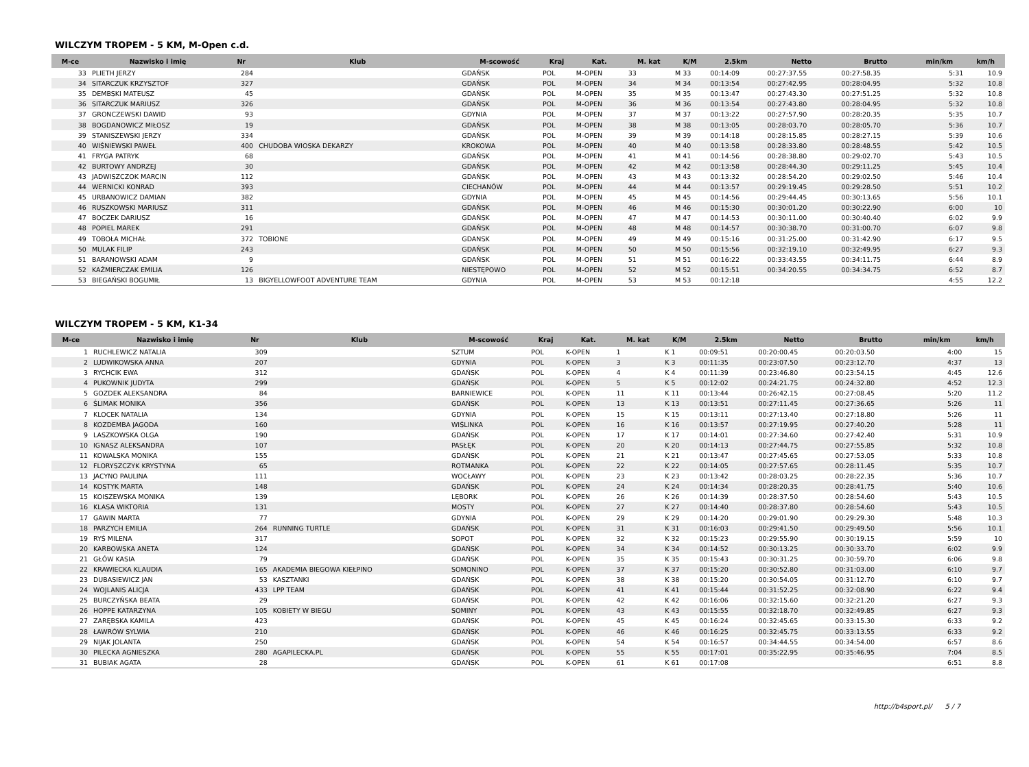WILCZYM TROPEM - 5 KM, M-Open c.d.
| M-ce | Nazwisko i imię | Nr | Klub | M-scowość | Kraj | Kat. | M. kat | K/M | 2.5km | Netto | Brutto | min/km | km/h |
| --- | --- | --- | --- | --- | --- | --- | --- | --- | --- | --- | --- | --- | --- |
| 33 | PLIETH JERZY | 284 | | GDAŃSK | POL | M-OPEN | 33 | M 33 | 00:14:09 | 00:27:37.55 | 00:27:58.35 | 5:31 | 10.9 |
| 34 | SITARCZUK KRZYSZTOF | 327 | | GDAŃSK | POL | M-OPEN | 34 | M 34 | 00:13:54 | 00:27:42.95 | 00:28:04.95 | 5:32 | 10.8 |
| 35 | DEMBSKI MATEUSZ | 45 | | GDAŃSK | POL | M-OPEN | 35 | M 35 | 00:13:47 | 00:27:43.30 | 00:27:51.25 | 5:32 | 10.8 |
| 36 | SITARCZUK MARIUSZ | 326 | | GDAŃSK | POL | M-OPEN | 36 | M 36 | 00:13:54 | 00:27:43.80 | 00:28:04.95 | 5:32 | 10.8 |
| 37 | GRONCZEWSKI DAWID | 93 | | GDYNIA | POL | M-OPEN | 37 | M 37 | 00:13:22 | 00:27:57.90 | 00:28:20.35 | 5:35 | 10.7 |
| 38 | BOGDANOWICZ MIŁOSZ | 19 | | GDAŃSK | POL | M-OPEN | 38 | M 38 | 00:13:05 | 00:28:03.70 | 00:28:05.70 | 5:36 | 10.7 |
| 39 | STANISZEWSKI JERZY | 334 | | GDAŃSK | POL | M-OPEN | 39 | M 39 | 00:14:18 | 00:28:15.85 | 00:28:27.15 | 5:39 | 10.6 |
| 40 | WIŚNIEWSKI PAWEŁ | 400 | CHUDOBA WIOSKA DEKARZY | KROKOWA | POL | M-OPEN | 40 | M 40 | 00:13:58 | 00:28:33.80 | 00:28:48.55 | 5:42 | 10.5 |
| 41 | FRYGA PATRYK | 68 | | GDAŃSK | POL | M-OPEN | 41 | M 41 | 00:14:56 | 00:28:38.80 | 00:29:02.70 | 5:43 | 10.5 |
| 42 | BURTOWY ANDRZEJ | 30 | | GDAŃSK | POL | M-OPEN | 42 | M 42 | 00:13:58 | 00:28:44.30 | 00:29:11.25 | 5:45 | 10.4 |
| 43 | JADWISZCZOK MARCIN | 112 | | GDAŃSK | POL | M-OPEN | 43 | M 43 | 00:13:32 | 00:28:54.20 | 00:29:02.50 | 5:46 | 10.4 |
| 44 | WERNICKI KONRAD | 393 | | CIECHANÓW | POL | M-OPEN | 44 | M 44 | 00:13:57 | 00:29:19.45 | 00:29:28.50 | 5:51 | 10.2 |
| 45 | URBANOWICZ DAMIAN | 382 | | GDYNIA | POL | M-OPEN | 45 | M 45 | 00:14:56 | 00:29:44.45 | 00:30:13.65 | 5:56 | 10.1 |
| 46 | RUSZKOWSKI MARIUSZ | 311 | | GDAŃSK | POL | M-OPEN | 46 | M 46 | 00:15:30 | 00:30:01.20 | 00:30:22.90 | 6:00 | 10 |
| 47 | BOCZEK DARIUSZ | 16 | | GDAŃSK | POL | M-OPEN | 47 | M 47 | 00:14:53 | 00:30:11.00 | 00:30:40.40 | 6:02 | 9.9 |
| 48 | POPIEL MAREK | 291 | | GDAŃSK | POL | M-OPEN | 48 | M 48 | 00:14:57 | 00:30:38.70 | 00:31:00.70 | 6:07 | 9.8 |
| 49 | TOBOŁA MICHAŁ | 372 | TOBIONE | GDANSK | POL | M-OPEN | 49 | M 49 | 00:15:16 | 00:31:25.00 | 00:31:42.90 | 6:17 | 9.5 |
| 50 | MULAK FILIP | 243 | | GDAŃSK | POL | M-OPEN | 50 | M 50 | 00:15:56 | 00:32:19.10 | 00:32:49.95 | 6:27 | 9.3 |
| 51 | BARANOWSKI ADAM | 9 | | GDAŃSK | POL | M-OPEN | 51 | M 51 | 00:16:22 | 00:33:43.55 | 00:34:11.75 | 6:44 | 8.9 |
| 52 | KAŹMIERCZAK EMILIA | 126 | | NIESTĘPOWO | POL | M-OPEN | 52 | M 52 | 00:15:51 | 00:34:20.55 | 00:34:34.75 | 6:52 | 8.7 |
| 53 | BIEGAŃSKI BOGUMIŁ | 13 | BIGYELLOWFOOT ADVENTURE TEAM | GDYNIA | POL | M-OPEN | 53 | M 53 | 00:12:18 | | | 4:55 | 12.2 |
WILCZYM TROPEM - 5 KM, K1-34
| M-ce | Nazwisko i imię | Nr | Klub | M-scowość | Kraj | Kat. | M. kat | K/M | 2.5km | Netto | Brutto | min/km | km/h |
| --- | --- | --- | --- | --- | --- | --- | --- | --- | --- | --- | --- | --- | --- |
| 1 | RUCHLEWICZ NATALIA | 309 | | SZTUM | POL | K-OPEN | 1 | K 1 | 00:09:51 | 00:20:00.45 | 00:20:03.50 | 4:00 | 15 |
| 2 | LUDWIKOWSKA ANNA | 207 | | GDYNIA | POL | K-OPEN | 3 | K 3 | 00:11:35 | 00:23:07.50 | 00:23:12.70 | 4:37 | 13 |
| 3 | RYCHCIK EWA | 312 | | GDAŃSK | POL | K-OPEN | 4 | K 4 | 00:11:39 | 00:23:46.80 | 00:23:54.15 | 4:45 | 12.6 |
| 4 | PUKOWNIK JUDYTA | 299 | | GDAŃSK | POL | K-OPEN | 5 | K 5 | 00:12:02 | 00:24:21.75 | 00:24:32.80 | 4:52 | 12.3 |
| 5 | GOZDEK ALEKSANDRA | 84 | | BARNIEWICE | POL | K-OPEN | 11 | K 11 | 00:13:44 | 00:26:42.15 | 00:27:08.45 | 5:20 | 11.2 |
| 6 | ŚLIMAK MONIKA | 356 | | GDAŃSK | POL | K-OPEN | 13 | K 13 | 00:13:51 | 00:27:11.45 | 00:27:36.65 | 5:26 | 11 |
| 7 | KLOCEK NATALIA | 134 | | GDYNIA | POL | K-OPEN | 15 | K 15 | 00:13:11 | 00:27:13.40 | 00:27:18.80 | 5:26 | 11 |
| 8 | KOZDEMBA JAGODA | 160 | | WIŚLINKA | POL | K-OPEN | 16 | K 16 | 00:13:57 | 00:27:19.95 | 00:27:40.20 | 5:28 | 11 |
| 9 | LASZKOWSKA OLGA | 190 | | GDAŃSK | POL | K-OPEN | 17 | K 17 | 00:14:01 | 00:27:34.60 | 00:27:42.40 | 5:31 | 10.9 |
| 10 | IGNASZ ALEKSANDRA | 107 | | PASŁĘK | POL | K-OPEN | 20 | K 20 | 00:14:13 | 00:27:44.75 | 00:27:55.85 | 5:32 | 10.8 |
| 11 | KOWALSKA MONIKA | 155 | | GDAŃSK | POL | K-OPEN | 21 | K 21 | 00:13:47 | 00:27:45.65 | 00:27:53.05 | 5:33 | 10.8 |
| 12 | FLORYSZCZYK KRYSTYNA | 65 | | ROTMANKA | POL | K-OPEN | 22 | K 22 | 00:14:05 | 00:27:57.65 | 00:28:11.45 | 5:35 | 10.7 |
| 13 | JACYNO PAULINA | 111 | | WOCŁAWY | POL | K-OPEN | 23 | K 23 | 00:13:42 | 00:28:03.25 | 00:28:22.35 | 5:36 | 10.7 |
| 14 | KOSTYK MARTA | 148 | | GDAŃSK | POL | K-OPEN | 24 | K 24 | 00:14:34 | 00:28:20.35 | 00:28:41.75 | 5:40 | 10.6 |
| 15 | KOISZEWSKA MONIKA | 139 | | LĘBORK | POL | K-OPEN | 26 | K 26 | 00:14:39 | 00:28:37.50 | 00:28:54.60 | 5:43 | 10.5 |
| 16 | KLASA WIKTORIA | 131 | | MOSTY | POL | K-OPEN | 27 | K 27 | 00:14:40 | 00:28:37.80 | 00:28:54.60 | 5:43 | 10.5 |
| 17 | GAWIN MARTA | 77 | | GDYNIA | POL | K-OPEN | 29 | K 29 | 00:14:20 | 00:29:01.90 | 00:29:29.30 | 5:48 | 10.3 |
| 18 | PARZYCH EMILIA | 264 | RUNNING TURTLE | GDAŃSK | POL | K-OPEN | 31 | K 31 | 00:16:03 | 00:29:41.50 | 00:29:49.50 | 5:56 | 10.1 |
| 19 | RYŚ MILENA | 317 | | SOPOT | POL | K-OPEN | 32 | K 32 | 00:15:23 | 00:29:55.90 | 00:30:19.15 | 5:59 | 10 |
| 20 | KARBOWSKA ANETA | 124 | | GDAŃSK | POL | K-OPEN | 34 | K 34 | 00:14:52 | 00:30:13.25 | 00:30:33.70 | 6:02 | 9.9 |
| 21 | GŁÓW KASIA | 79 | | GDAŃSK | POL | K-OPEN | 35 | K 35 | 00:15:43 | 00:30:31.25 | 00:30:59.70 | 6:06 | 9.8 |
| 22 | KRAWIECKA KLAUDIA | 165 | AKADEMIA BIEGOWA KIEŁPINO | SOMONINO | POL | K-OPEN | 37 | K 37 | 00:15:20 | 00:30:52.80 | 00:31:03.00 | 6:10 | 9.7 |
| 23 | DUBASIEWICZ JAN | 53 | KASZTANKI | GDAŃSK | POL | K-OPEN | 38 | K 38 | 00:15:20 | 00:30:54.05 | 00:31:12.70 | 6:10 | 9.7 |
| 24 | WOJLANIS ALICJA | 433 | LPP TEAM | GDAŃSK | POL | K-OPEN | 41 | K 41 | 00:15:44 | 00:31:52.25 | 00:32:08.90 | 6:22 | 9.4 |
| 25 | BURCZYŃSKA BEATA | 29 | | GDAŃSK | POL | K-OPEN | 42 | K 42 | 00:16:06 | 00:32:15.60 | 00:32:21.20 | 6:27 | 9.3 |
| 26 | HOPPE KATARZYNA | 105 | KOBIETY W BIEGU | SOMINY | POL | K-OPEN | 43 | K 43 | 00:15:55 | 00:32:18.70 | 00:32:49.85 | 6:27 | 9.3 |
| 27 | ZARĘBSKA KAMILA | 423 | | GDAŃSK | POL | K-OPEN | 45 | K 45 | 00:16:24 | 00:32:45.65 | 00:33:15.30 | 6:33 | 9.2 |
| 28 | ŁAWRÓW SYLWIA | 210 | | GDAŃSK | POL | K-OPEN | 46 | K 46 | 00:16:25 | 00:32:45.75 | 00:33:13.55 | 6:33 | 9.2 |
| 29 | NIJAK JOLANTA | 250 | | GDAŃSK | POL | K-OPEN | 54 | K 54 | 00:16:57 | 00:34:44.55 | 00:34:54.00 | 6:57 | 8.6 |
| 30 | PILECKA AGNIESZKA | 280 | AGAPILECKA.PL | GDAŃSK | POL | K-OPEN | 55 | K 55 | 00:17:01 | 00:35:22.95 | 00:35:46.95 | 7:04 | 8.5 |
| 31 | BUBIAK AGATA | 28 | | GDAŃSK | POL | K-OPEN | 61 | K 61 | 00:17:08 | | | 6:51 | 8.8 |
http://b4sport.pl/ 5 / 7